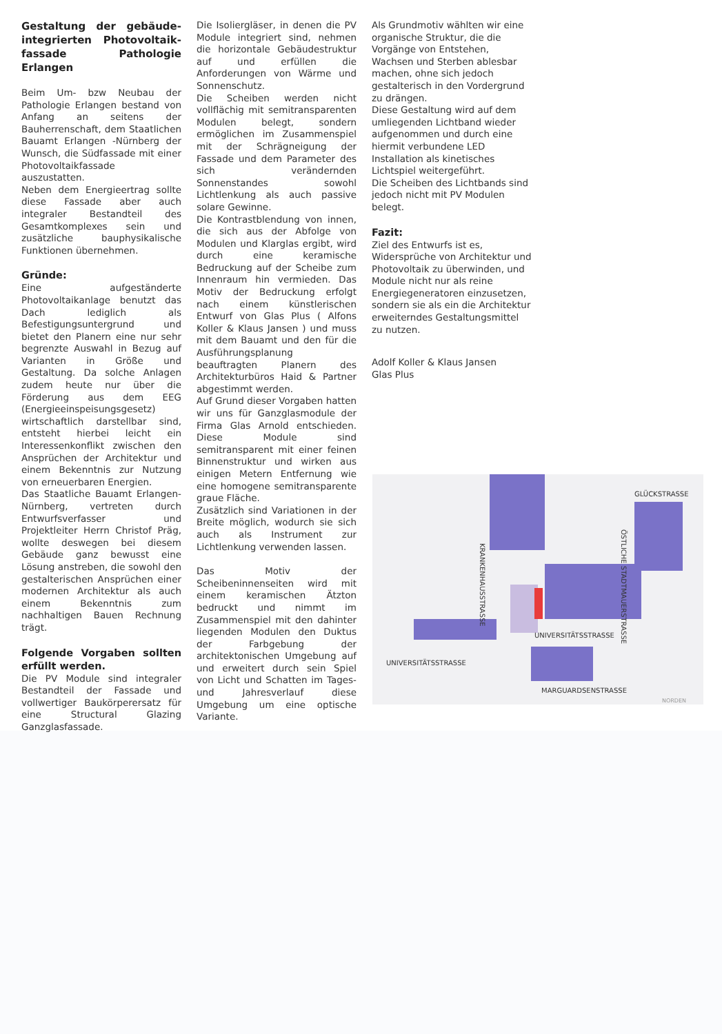Gestaltung der gebäude-integrierten Photovoltaik-fassade Pathologie Erlangen
Beim Um- bzw Neubau der Pathologie Erlangen bestand von Anfang an seitens der Bauherrenschaft, dem Staatlichen Bauamt Erlangen -Nürnberg der Wunsch, die Südfassade mit einer Photovoltaikfassade auszustatten.
Neben dem Energieertrag sollte diese Fassade aber auch integraler Bestandteil des Gesamtkomplexes sein und zusätzliche bauphysikalische Funktionen übernehmen.
Gründe:
Eine aufgeständerte Photovoltaikanlage benutzt das Dach lediglich als Befestigungsuntergrund und bietet den Planern eine nur sehr begrenzte Auswahl in Bezug auf Varianten in Größe und Gestaltung. Da solche Anlagen zudem heute nur über die Förderung aus dem EEG (Energieeinspeisungsgesetz) wirtschaftlich darstellbar sind, entsteht hierbei leicht ein Interessenkonflikt zwischen den Ansprüchen der Architektur und einem Bekenntnis zur Nutzung von erneuerbaren Energien.
Das Staatliche Bauamt Erlangen-Nürnberg, vertreten durch Entwurfsverfasser und Projektleiter Herrn Christof Präg, wollte deswegen bei diesem Gebäude ganz bewusst eine Lösung anstreben, die sowohl den gestalterischen Ansprüchen einer modernen Architektur als auch einem Bekenntnis zum nachhaltigen Bauen Rechnung trägt.
Folgende Vorgaben sollten erfüllt werden.
Die PV Module sind integraler Bestandteil der Fassade und vollwertiger Baukörperersatz für eine Structural Glazing Ganzglasfassade.
Die Isoliergläser, in denen die PV Module integriert sind, nehmen die horizontale Gebäudestruktur auf und erfüllen die Anforderungen von Wärme und Sonnenschutz.
Die Scheiben werden nicht vollflächig mit semitransparenten Modulen belegt, sondern ermöglichen im Zusammenspiel mit der Schrägneigung der Fassade und dem Parameter des sich verändernden Sonnenstandes sowohl Lichtlenkung als auch passive solare Gewinne.
Die Kontrastblendung von innen, die sich aus der Abfolge von Modulen und Klarglas ergibt, wird durch eine keramische Bedruckung auf der Scheibe zum Innenraum hin vermieden. Das Motiv der Bedruckung erfolgt nach einem künstlerischen Entwurf von Glas Plus ( Alfons Koller & Klaus Jansen ) und muss mit dem Bauamt und den für die Ausführungsplanung beauftragten Planern des Architekturbüros Haid & Partner abgestimmt werden.
Auf Grund dieser Vorgaben hatten wir uns für Ganzglasmodule der Firma Glas Arnold entschieden. Diese Module sind semitransparent mit einer feinen Binnenstruktur und wirken aus einigen Metern Entfernung wie eine homogene semitransparente graue Fläche.
Zusätzlich sind Variationen in der Breite möglich, wodurch sie sich auch als Instrument zur Lichtlenkung verwenden lassen.
Das Motiv der Scheibeninnenseiten wird mit einem keramischen Ätzton bedruckt und nimmt im Zusammenspiel mit den dahinter liegenden Modulen den Duktus der Farbgebung der architektonischen Umgebung auf und erweitert durch sein Spiel von Licht und Schatten im Tages- und Jahresverlauf diese Umgebung um eine optische Variante.
Als Grundmotiv wählten wir eine organische Struktur, die die Vorgänge von Entstehen, Wachsen und Sterben ablesbar machen, ohne sich jedoch gestalterisch in den Vordergrund zu drängen.
Diese Gestaltung wird auf dem umliegenden Lichtband wieder aufgenommen und durch eine hiermit verbundene LED Installation als kinetisches Lichtspiel weitergeführt.
Die Scheiben des Lichtbands sind jedoch nicht mit PV Modulen belegt.
Fazit:
Ziel des Entwurfs ist es, Widersprüche von Architektur und Photovoltaik zu überwinden, und Module nicht nur als reine Energiegeneratoren einzusetzen, sondern sie als ein die Architektur erweiterndes Gestaltungsmittel zu nutzen.
Adolf Koller & Klaus Jansen
Glas Plus
GLÜCKSTRASSE
KRANKENHAUSSTRASSE
ÖSTLICHE STADTMAUERSTRASSE
UNIVERSITÄTSSTRASSE
UNIVERSITÄTSSTRASSE
MARGUARDSENSTRASSE
NORDEN